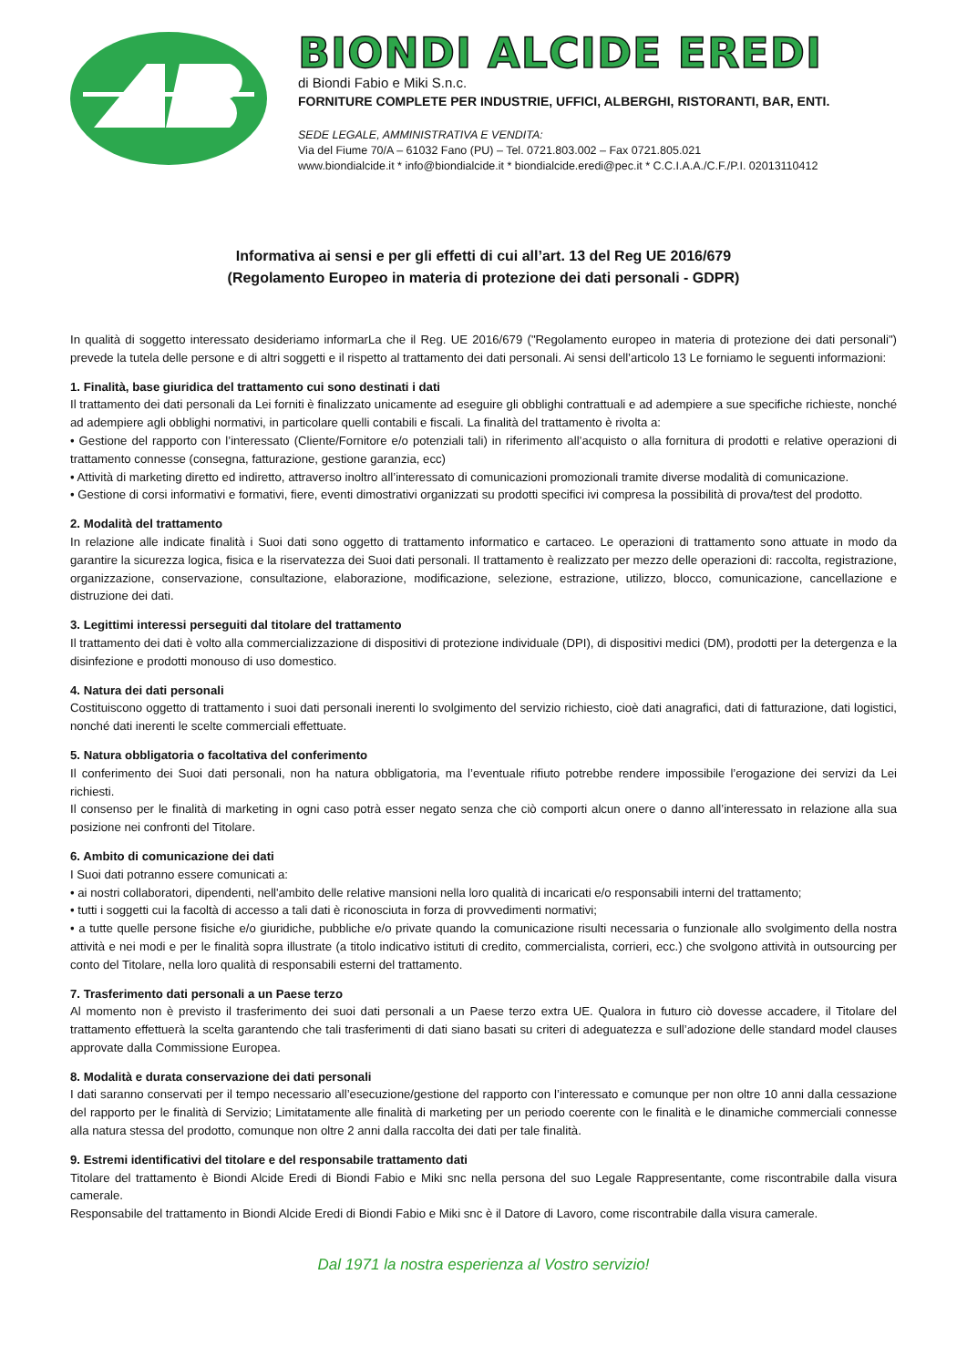BIONDI ALCIDE EREDI
di Biondi Fabio e Miki S.n.c.
FORNITURE COMPLETE PER INDUSTRIE, UFFICI, ALBERGHI, RISTORANTI, BAR, ENTI.
SEDE LEGALE, AMMINISTRATIVA E VENDITA:
Via del Fiume 70/A – 61032 Fano (PU) – Tel. 0721.803.002 – Fax 0721.805.021
www.biondialcide.it * info@biondialcide.it * biondialcide.eredi@pec.it * C.C.I.A.A./C.F./P.I. 02013110412
Informativa ai sensi e per gli effetti di cui all’art. 13 del Reg UE 2016/679
(Regolamento Europeo in materia di protezione dei dati personali - GDPR)
In qualità di soggetto interessato desideriamo informarLa che il Reg. UE 2016/679 ("Regolamento europeo in materia di protezione dei dati personali") prevede la tutela delle persone e di altri soggetti e il rispetto al trattamento dei dati personali. Ai sensi dell’articolo 13 Le forniamo le seguenti informazioni:
1. Finalità, base giuridica del trattamento cui sono destinati i dati
Il trattamento dei dati personali da Lei forniti è finalizzato unicamente ad eseguire gli obblighi contrattuali e ad adempiere a sue specifiche richieste, nonché ad adempiere agli obblighi normativi, in particolare quelli contabili e fiscali. La finalità del trattamento è rivolta a:
• Gestione del rapporto con l’interessato (Cliente/Fornitore e/o potenziali tali) in riferimento all’acquisto o alla fornitura di prodotti e relative operazioni di trattamento connesse (consegna, fatturazione, gestione garanzia, ecc)
• Attività di marketing diretto ed indiretto, attraverso inoltro all’interessato di comunicazioni promozionali tramite diverse modalità di comunicazione.
• Gestione di corsi informativi e formativi, fiere, eventi dimostrativi organizzati su prodotti specifici ivi compresa la possibilità di prova/test del prodotto.
2. Modalità del trattamento
In relazione alle indicate finalità i Suoi dati sono oggetto di trattamento informatico e cartaceo. Le operazioni di trattamento sono attuate in modo da garantire la sicurezza logica, fisica e la riservatezza dei Suoi dati personali. Il trattamento è realizzato per mezzo delle operazioni di: raccolta, registrazione, organizzazione, conservazione, consultazione, elaborazione, modificazione, selezione, estrazione, utilizzo, blocco, comunicazione, cancellazione e distruzione dei dati.
3. Legittimi interessi perseguiti dal titolare del trattamento
Il trattamento dei dati è volto alla commercializzazione di dispositivi di protezione individuale (DPI), di dispositivi medici (DM), prodotti per la detergenza e la disinfezione e prodotti monouso di uso domestico.
4. Natura dei dati personali
Costituiscono oggetto di trattamento i suoi dati personali inerenti lo svolgimento del servizio richiesto, cioè dati anagrafici, dati di fatturazione, dati logistici, nonché dati inerenti le scelte commerciali effettuate.
5. Natura obbligatoria o facoltativa del conferimento
Il conferimento dei Suoi dati personali, non ha natura obbligatoria, ma l’eventuale rifiuto potrebbe rendere impossibile l’erogazione dei servizi da Lei richiesti.
Il consenso per le finalità di marketing in ogni caso potrà esser negato senza che ciò comporti alcun onere o danno all’interessato in relazione alla sua posizione nei confronti del Titolare.
6. Ambito di comunicazione dei dati
I Suoi dati potranno essere comunicati a:
• ai nostri collaboratori, dipendenti, nell'ambito delle relative mansioni nella loro qualità di incaricati e/o responsabili interni del trattamento;
• tutti i soggetti cui la facoltà di accesso a tali dati è riconosciuta in forza di provvedimenti normativi;
• a tutte quelle persone fisiche e/o giuridiche, pubbliche e/o private quando la comunicazione risulti necessaria o funzionale allo svolgimento della nostra attività e nei modi e per le finalità sopra illustrate (a titolo indicativo istituti di credito, commercialista, corrieri, ecc.) che svolgono attività in outsourcing per conto del Titolare, nella loro qualità di responsabili esterni del trattamento.
7. Trasferimento dati personali a un Paese terzo
Al momento non è previsto il trasferimento dei suoi dati personali a un Paese terzo extra UE. Qualora in futuro ciò dovesse accadere, il Titolare del trattamento effettuerà la scelta garantendo che tali trasferimenti di dati siano basati su criteri di adeguatezza e sull’adozione delle standard model clauses approvate dalla Commissione Europea.
8. Modalità e durata conservazione dei dati personali
I dati saranno conservati per il tempo necessario all’esecuzione/gestione del rapporto con l’interessato e comunque per non oltre 10 anni dalla cessazione del rapporto per le finalità di Servizio; Limitatamente alle finalità di marketing per un periodo coerente con le finalità e le dinamiche commerciali connesse alla natura stessa del prodotto, comunque non oltre 2 anni dalla raccolta dei dati per tale finalità.
9. Estremi identificativi del titolare e del responsabile trattamento dati
Titolare del trattamento è Biondi Alcide Eredi di Biondi Fabio e Miki snc nella persona del suo Legale Rappresentante, come riscontrabile dalla visura camerale.
Responsabile del trattamento in Biondi Alcide Eredi di Biondi Fabio e Miki snc è il Datore di Lavoro, come riscontrabile dalla visura camerale.
Dal 1971 la nostra esperienza al Vostro servizio!